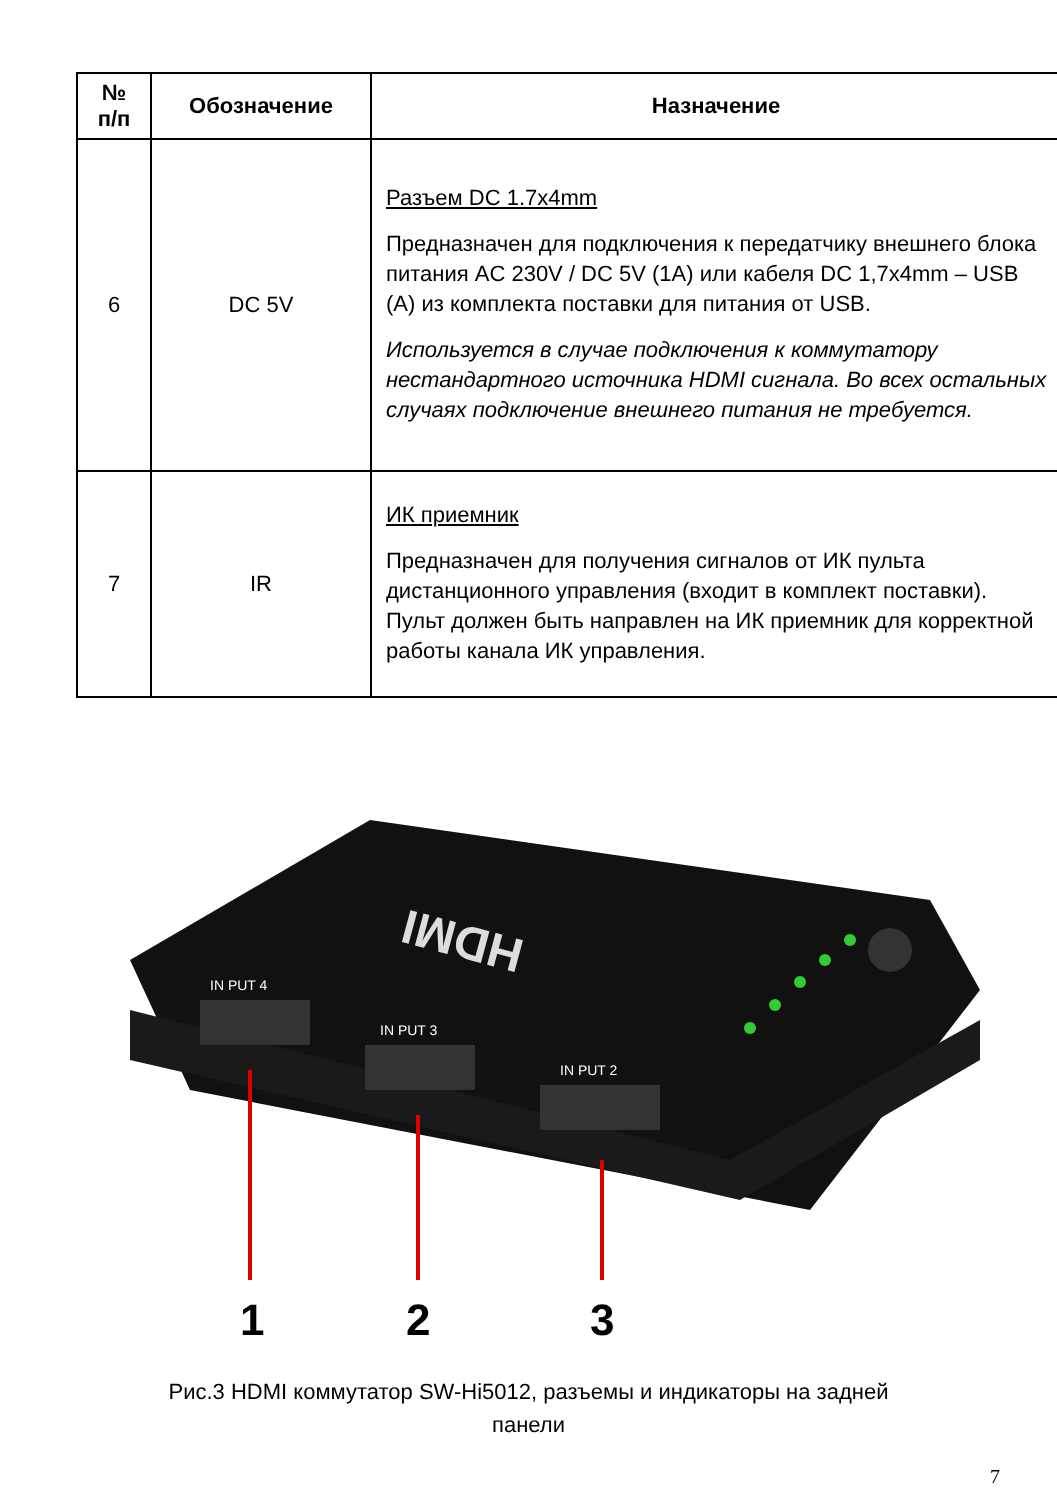| № п/п | Обозначение | Назначение |
| --- | --- | --- |
| 6 | DC 5V | Разъем DC 1.7x4mm Предназначен для подключения к передатчику внешнего блока питания AC 230V / DC 5V (1A) или кабеля DC 1,7x4mm – USB (A) из комплекта поставки для питания от USB. Используется в случае подключения к коммутатору нестандартного источника HDMI сигнала. Во всех остальных случаях подключение внешнего питания не требуется. |
| 7 | IR | ИК приемник Предназначен для получения сигналов от ИК пульта дистанционного управления (входит в комплект поставки). Пульт должен быть направлен на ИК приемник для корректной работы канала ИК управления. |
IN PUT 4
IN PUT 3
IN PUT 2
HDMI
1
2
3
Рис.3 HDMI коммутатор SW-Hi5012, разъемы и индикаторы на задней
панели
7